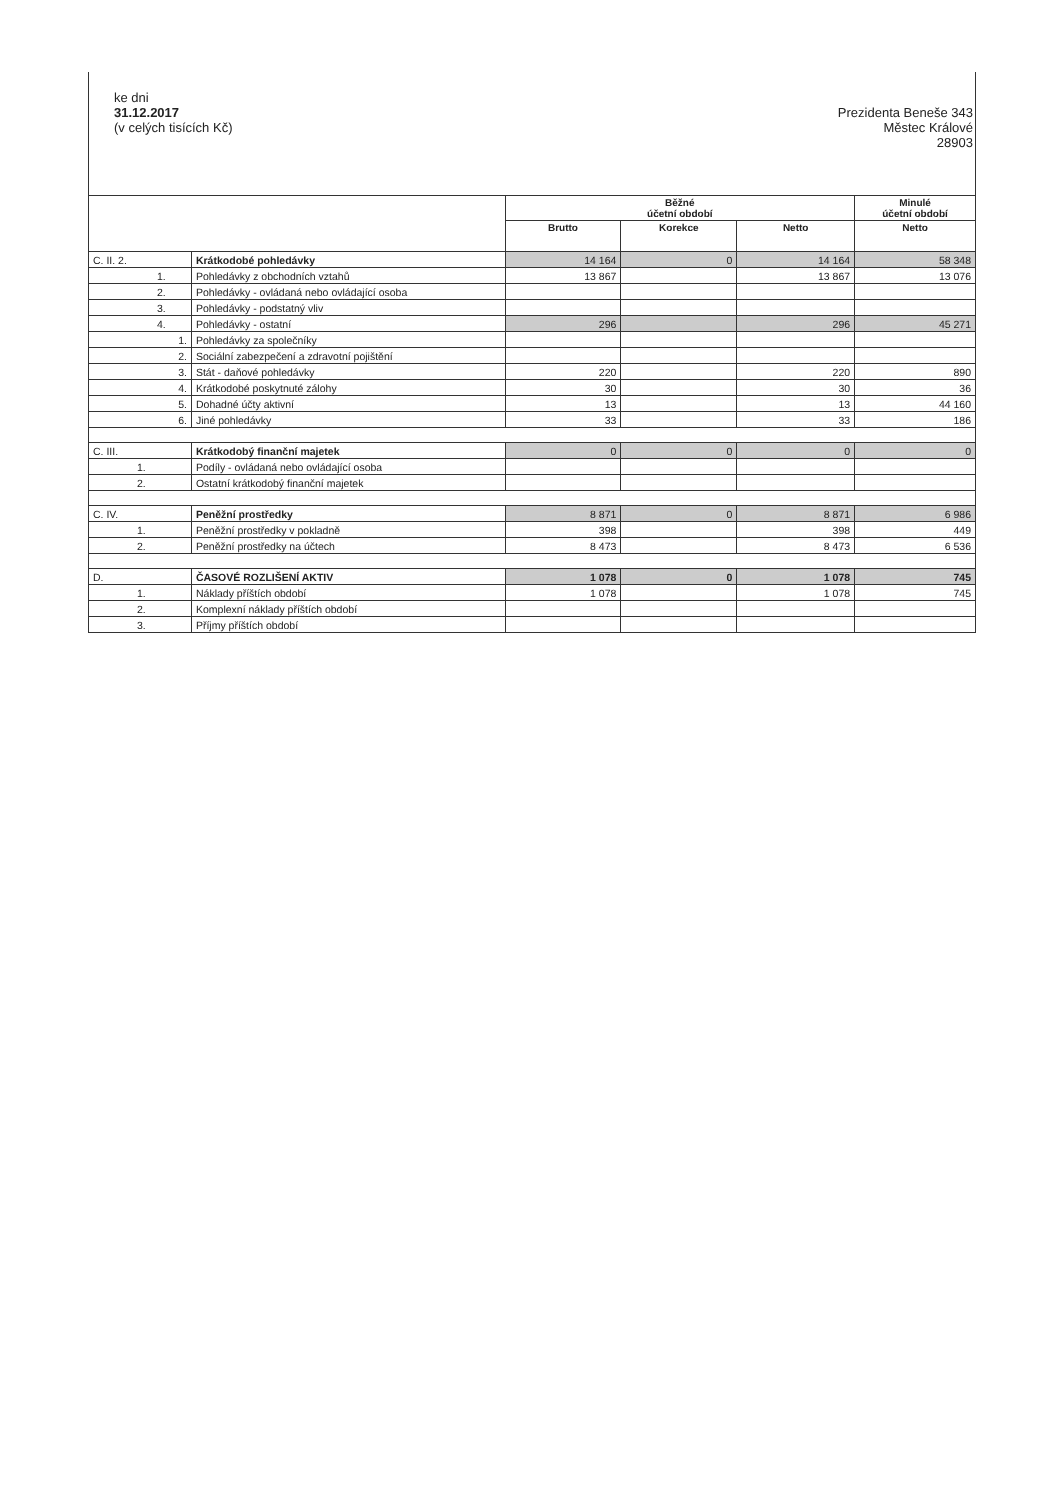ke dni
31.12.2017
(v celých tisících Kč)
Prezidenta Beneše 343
Městec Králové
28903
| | | Běžné účetní období | | | Minulé účetní období |
| --- | --- | --- | --- | --- | --- |
| | | Brutto | Korekce | Netto | Netto |
| C. II. 2. | Krátkodobé pohledávky | 14 164 | 0 | 14 164 | 58 348 |
| 1. | Pohledávky z obchodních vztahů | 13 867 | | 13 867 | 13 076 |
| 2. | Pohledávky - ovládaná nebo ovládající osoba | | | | |
| 3. | Pohledávky - podstatný vliv | | | | |
| 4. | Pohledávky - ostatní | 296 | | 296 | 45 271 |
| 1. | Pohledávky za společníky | | | | |
| 2. | Sociální zabezpečení a zdravotní pojištění | | | | |
| 3. | Stát - daňové pohledávky | 220 | | 220 | 890 |
| 4. | Krátkodobé poskytnuté zálohy | 30 | | 30 | 36 |
| 5. | Dohadné účty aktivní | 13 | | 13 | 44 160 |
| 6. | Jiné pohledávky | 33 | | 33 | 186 |
| C. III. | Krátkodobý finanční majetek | 0 | 0 | 0 | 0 |
| 1. | Podíly - ovládaná nebo ovládající osoba | | | | |
| 2. | Ostatní krátkodobý finanční majetek | | | | |
| C. IV. | Peněžní prostředky | 8 871 | 0 | 8 871 | 6 986 |
| 1. | Peněžní prostředky v pokladně | 398 | | 398 | 449 |
| 2. | Peněžní prostředky na účtech | 8 473 | | 8 473 | 6 536 |
| D. | ČASOVÉ ROZLIŠENÍ AKTIV | 1 078 | 0 | 1 078 | 745 |
| 1. | Náklady příštích období | 1 078 | | 1 078 | 745 |
| 2. | Komplexní náklady příštích období | | | | |
| 3. | Příjmy příštích období | | | | |